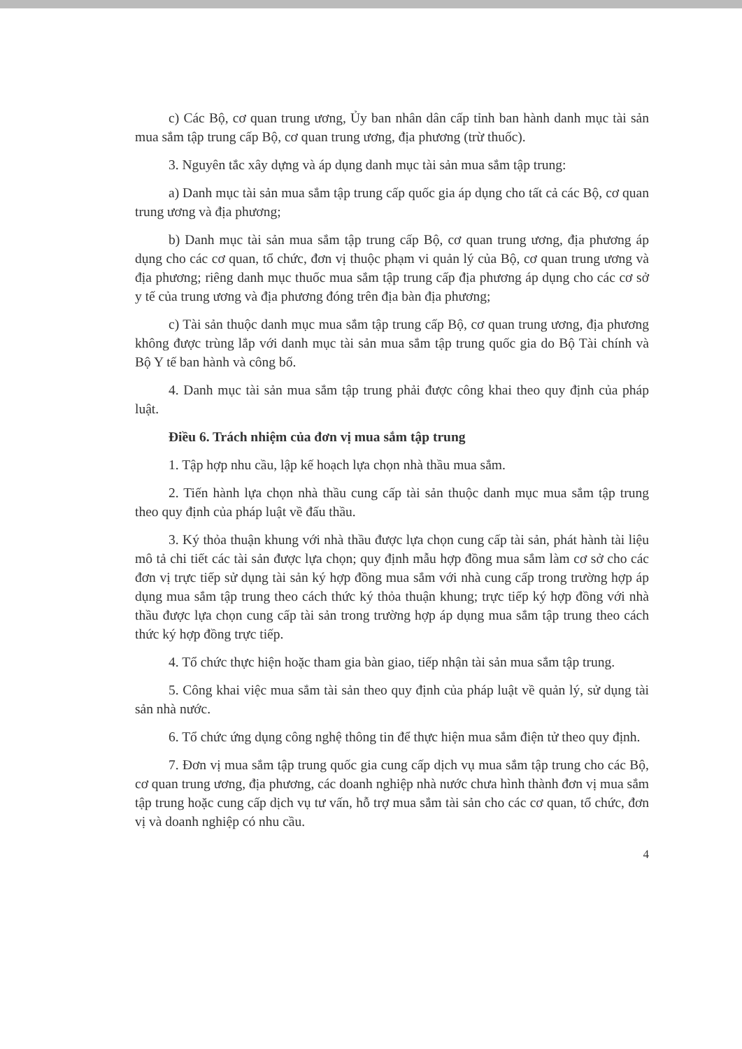c) Các Bộ, cơ quan trung ương, Ủy ban nhân dân cấp tỉnh ban hành danh mục tài sản mua sắm tập trung cấp Bộ, cơ quan trung ương, địa phương (trừ thuốc).
3. Nguyên tắc xây dựng và áp dụng danh mục tài sản mua sắm tập trung:
a) Danh mục tài sản mua sắm tập trung cấp quốc gia áp dụng cho tất cả các Bộ, cơ quan trung ương và địa phương;
b) Danh mục tài sản mua sắm tập trung cấp Bộ, cơ quan trung ương, địa phương áp dụng cho các cơ quan, tổ chức, đơn vị thuộc phạm vi quản lý của Bộ, cơ quan trung ương và địa phương; riêng danh mục thuốc mua sắm tập trung cấp địa phương áp dụng cho các cơ sở y tế của trung ương và địa phương đóng trên địa bàn địa phương;
c) Tài sản thuộc danh mục mua sắm tập trung cấp Bộ, cơ quan trung ương, địa phương không được trùng lắp với danh mục tài sản mua sắm tập trung quốc gia do Bộ Tài chính và Bộ Y tế ban hành và công bố.
4. Danh mục tài sản mua sắm tập trung phải được công khai theo quy định của pháp luật.
Điều 6. Trách nhiệm của đơn vị mua sắm tập trung
1. Tập hợp nhu cầu, lập kế hoạch lựa chọn nhà thầu mua sắm.
2. Tiến hành lựa chọn nhà thầu cung cấp tài sản thuộc danh mục mua sắm tập trung theo quy định của pháp luật về đấu thầu.
3. Ký thỏa thuận khung với nhà thầu được lựa chọn cung cấp tài sản, phát hành tài liệu mô tả chi tiết các tài sản được lựa chọn; quy định mẫu hợp đồng mua sắm làm cơ sở cho các đơn vị trực tiếp sử dụng tài sản ký hợp đồng mua sắm với nhà cung cấp trong trường hợp áp dụng mua sắm tập trung theo cách thức ký thỏa thuận khung; trực tiếp ký hợp đồng với nhà thầu được lựa chọn cung cấp tài sản trong trường hợp áp dụng mua sắm tập trung theo cách thức ký hợp đồng trực tiếp.
4. Tổ chức thực hiện hoặc tham gia bàn giao, tiếp nhận tài sản mua sắm tập trung.
5. Công khai việc mua sắm tài sản theo quy định của pháp luật về quản lý, sử dụng tài sản nhà nước.
6. Tổ chức ứng dụng công nghệ thông tin để thực hiện mua sắm điện tử theo quy định.
7. Đơn vị mua sắm tập trung quốc gia cung cấp dịch vụ mua sắm tập trung cho các Bộ, cơ quan trung ương, địa phương, các doanh nghiệp nhà nước chưa hình thành đơn vị mua sắm tập trung hoặc cung cấp dịch vụ tư vấn, hỗ trợ mua sắm tài sản cho các cơ quan, tổ chức, đơn vị và doanh nghiệp có nhu cầu.
4